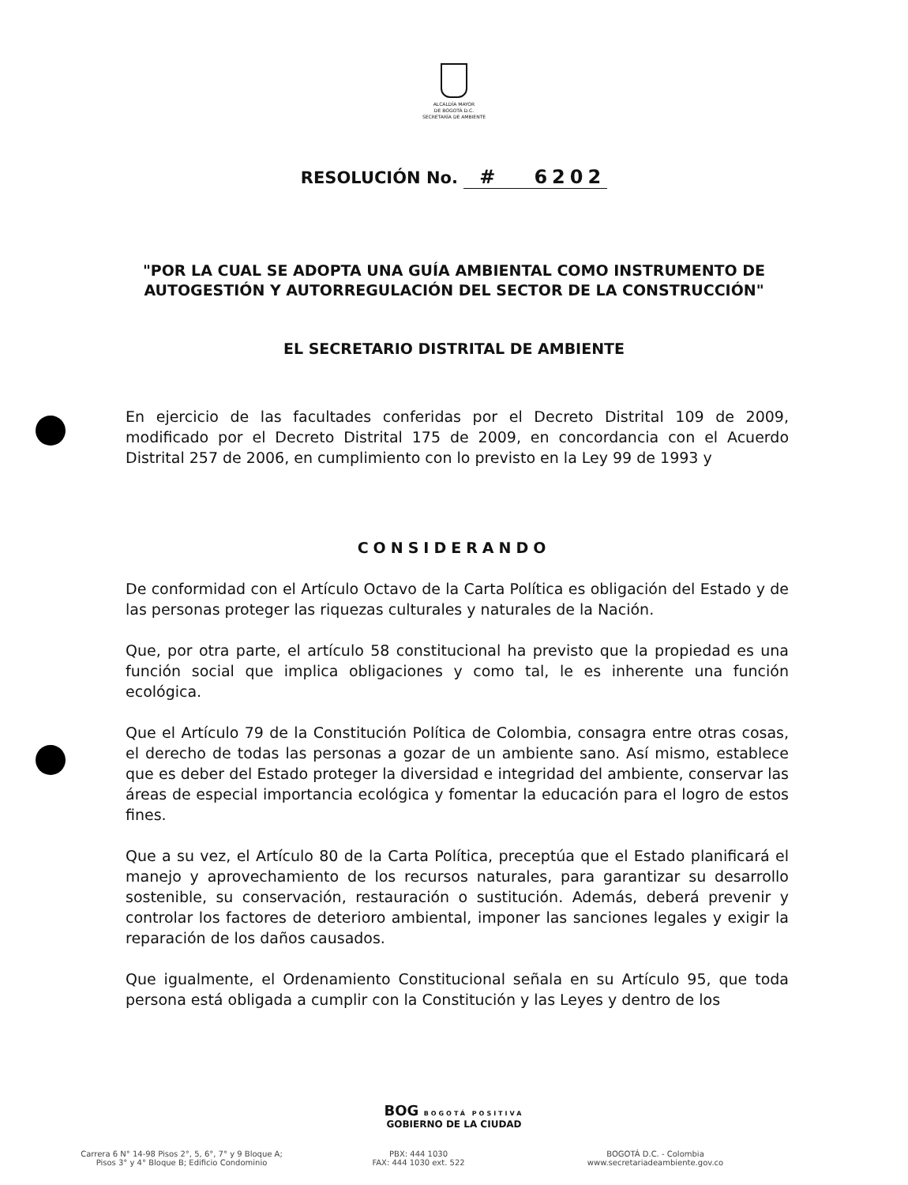ALCALDÍA MAYOR
DE BOGOTÁ D.C.
SECRETARÍA DE AMBIENTE
RESOLUCIÓN No. # 6202
"POR LA CUAL SE ADOPTA UNA GUÍA AMBIENTAL COMO INSTRUMENTO DE AUTOGESTIÓN Y AUTORREGULACIÓN DEL SECTOR DE LA CONSTRUCCIÓN"
EL SECRETARIO DISTRITAL DE AMBIENTE
En ejercicio de las facultades conferidas por el Decreto Distrital 109 de 2009, modificado por el Decreto Distrital 175 de 2009, en concordancia con el Acuerdo Distrital 257 de 2006, en cumplimiento con lo previsto en la Ley 99 de 1993 y
CONSIDERANDO
De conformidad con el Artículo Octavo de la Carta Política es obligación del Estado y de las personas proteger las riquezas culturales y naturales de la Nación.
Que, por otra parte, el artículo 58 constitucional ha previsto que la propiedad es una función social que implica obligaciones y como tal, le es inherente una función ecológica.
Que el Artículo 79 de la Constitución Política de Colombia, consagra entre otras cosas, el derecho de todas las personas a gozar de un ambiente sano. Así mismo, establece que es deber del Estado proteger la diversidad e integridad del ambiente, conservar las áreas de especial importancia ecológica y fomentar la educación para el logro de estos fines.
Que a su vez, el Artículo 80 de la Carta Política, preceptúa que el Estado planificará el manejo y aprovechamiento de los recursos naturales, para garantizar su desarrollo sostenible, su conservación, restauración o sustitución. Además, deberá prevenir y controlar los factores de deterioro ambiental, imponer las sanciones legales y exigir la reparación de los daños causados.
Que igualmente, el Ordenamiento Constitucional señala en su Artículo 95, que toda persona está obligada a cumplir con la Constitución y las Leyes y dentro de los
BOG BOGOTÁ POSITIVA
GOBIERNO DE LA CIUDAD
Carrera 6 N° 14-98 Pisos 2°, 5, 6°, 7° y 9 Bloque A;
Pisos 3° y 4° Bloque B; Edificio Condominio
PBX: 444 1030
FAX: 444 1030 ext. 522
BOGOTÁ D.C. - Colombia
www.secretariadeambiente.gov.co